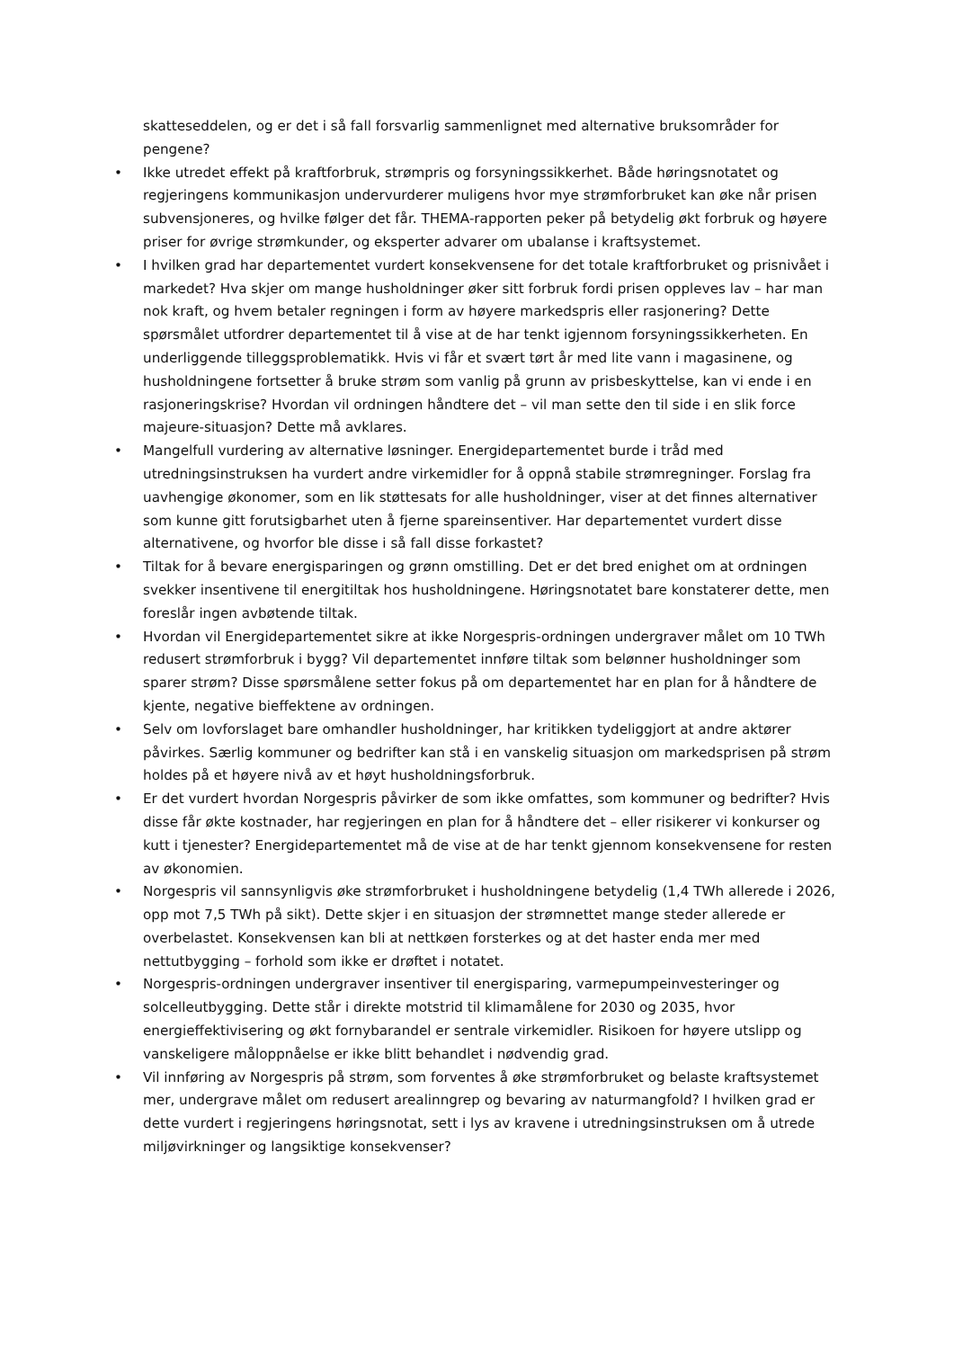skatteseddelen, og er det i så fall forsvarlig sammenlignet med alternative bruksområder for pengene?
• Ikke utredet effekt på kraftforbruk, strømpris og forsyningssikkerhet. Både høringsnotatet og regjeringens kommunikasjon undervurderer muligens hvor mye strømforbruket kan øke når prisen subvensjoneres, og hvilke følger det får. THEMA-rapporten peker på betydelig økt forbruk og høyere priser for øvrige strømkunder, og eksperter advarer om ubalanse i kraftsystemet.
• I hvilken grad har departementet vurdert konsekvensene for det totale kraftforbruket og prisnivået i markedet? Hva skjer om mange husholdninger øker sitt forbruk fordi prisen oppleves lav – har man nok kraft, og hvem betaler regningen i form av høyere markedspris eller rasjonering? Dette spørsmålet utfordrer departementet til å vise at de har tenkt igjennom forsyningssikkerheten. En underliggende tilleggsproblematikk. Hvis vi får et svært tørt år med lite vann i magasinene, og husholdningene fortsetter å bruke strøm som vanlig på grunn av prisbeskyttelse, kan vi ende i en rasjoneringskrise? Hvordan vil ordningen håndtere det – vil man sette den til side i en slik force majeure-situasjon? Dette må avklares.
• Mangelfull vurdering av alternative løsninger. Energidepartementet burde i tråd med utredningsinstruksen ha vurdert andre virkemidler for å oppnå stabile strømregninger. Forslag fra uavhengige økonomer, som en lik støttesats for alle husholdninger, viser at det finnes alternativer som kunne gitt forutsigbarhet uten å fjerne spareinsentiver. Har departementet vurdert disse alternativene, og hvorfor ble disse i så fall disse forkastet?
• Tiltak for å bevare energisparingen og grønn omstilling. Det er det bred enighet om at ordningen svekker insentivene til energitiltak hos husholdningene. Høringsnotatet bare konstaterer dette, men foreslår ingen avbøtende tiltak.
• Hvordan vil Energidepartementet sikre at ikke Norgespris-ordningen undergraver målet om 10 TWh redusert strømforbruk i bygg? Vil departementet innføre tiltak som belønner husholdninger som sparer strøm? Disse spørsmålene setter fokus på om departementet har en plan for å håndtere de kjente, negative bieffektene av ordningen.
• Selv om lovforslaget bare omhandler husholdninger, har kritikken tydeliggjort at andre aktører påvirkes. Særlig kommuner og bedrifter kan stå i en vanskelig situasjon om markedsprisen på strøm holdes på et høyere nivå av et høyt husholdningsforbruk.
• Er det vurdert hvordan Norgespris påvirker de som ikke omfattes, som kommuner og bedrifter? Hvis disse får økte kostnader, har regjeringen en plan for å håndtere det – eller risikerer vi konkurser og kutt i tjenester? Energidepartementet må de vise at de har tenkt gjennom konsekvensene for resten av økonomien.
• Norgespris vil sannsynligvis øke strømforbruket i husholdningene betydelig (1,4 TWh allerede i 2026, opp mot 7,5 TWh på sikt). Dette skjer i en situasjon der strømnettet mange steder allerede er overbelastet. Konsekvensen kan bli at nettkøen forsterkes og at det haster enda mer med nettutbygging – forhold som ikke er drøftet i notatet.
• Norgespris-ordningen undergraver insentiver til energisparing, varmepumpeinvesteringer og solcelleutbygging. Dette står i direkte motstrid til klimamålene for 2030 og 2035, hvor energieffektivisering og økt fornybarandel er sentrale virkemidler. Risikoen for høyere utslipp og vanskeligere måloppnåelse er ikke blitt behandlet i nødvendig grad.
• Vil innføring av Norgespris på strøm, som forventes å øke strømforbruket og belaste kraftsystemet mer, undergrave målet om redusert arealinngrep og bevaring av naturmangfold? I hvilken grad er dette vurdert i regjeringens høringsnotat, sett i lys av kravene i utredningsinstruksen om å utrede miljøvirkninger og langsiktige konsekvenser?